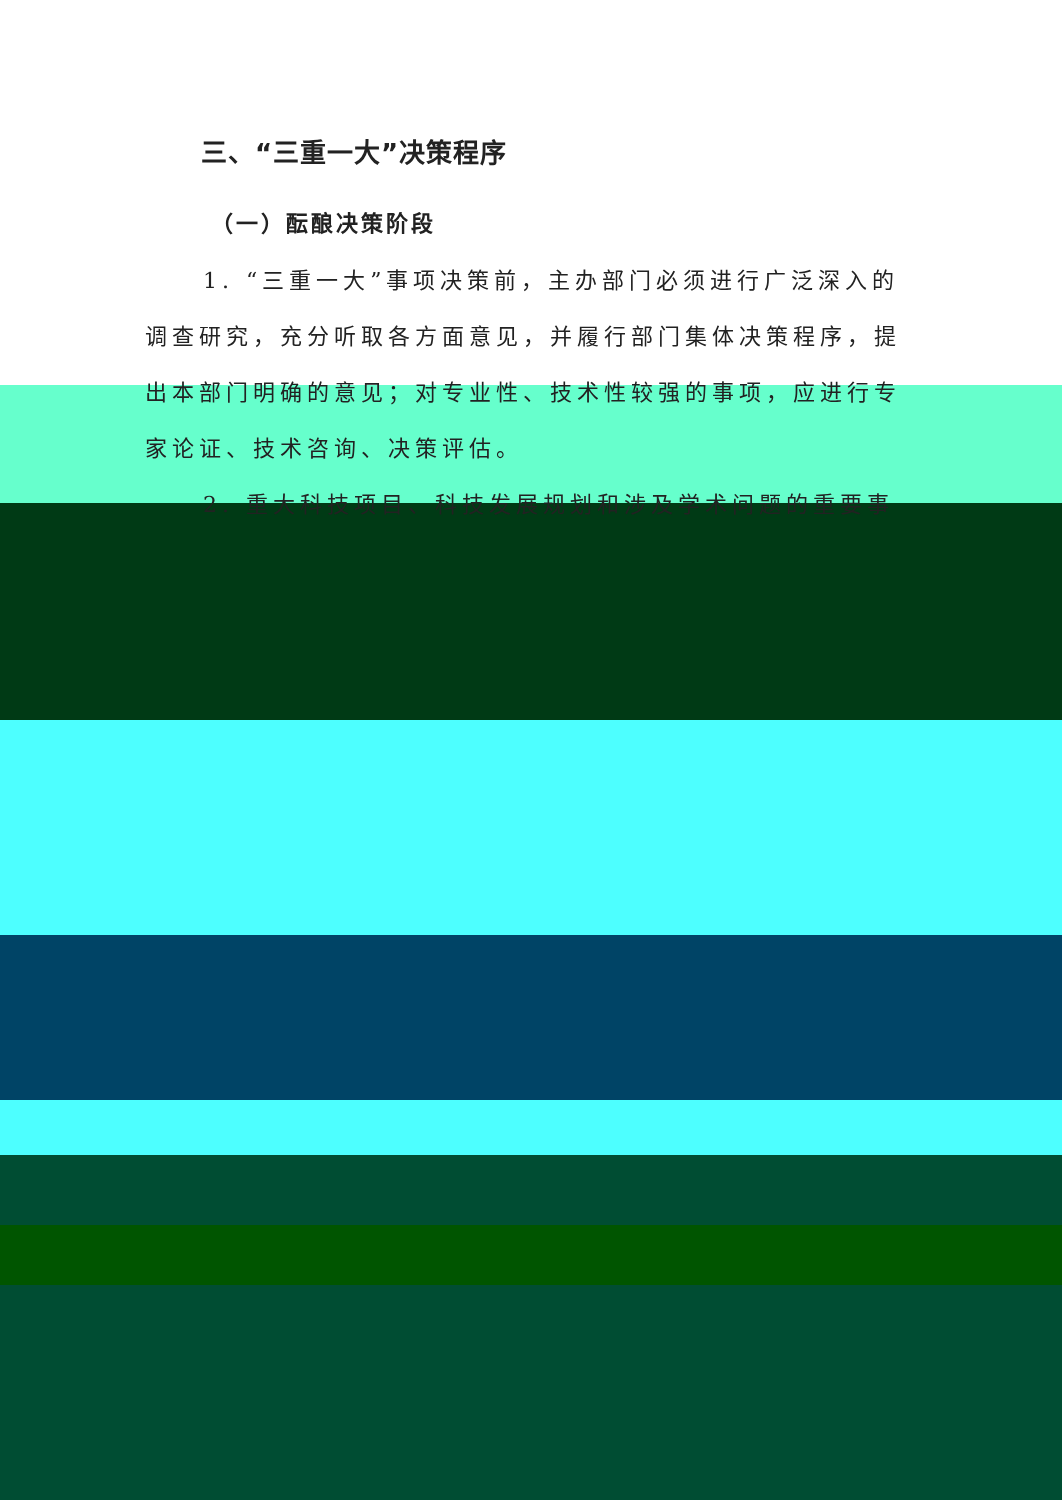三、“三重一大”决策程序
（一）酝酿决策阶段
1. “三重一大”事项决策前，主办部门必须进行广泛深入的调查研究，充分听取各方面意见，并履行部门集体决策程序，提出本部门明确的意见；对专业性、技术性较强的事项，应进行专家论证、技术咨询、决策评估。
2. 重大科技项目、科技发展规划和涉及学术问题的重要事